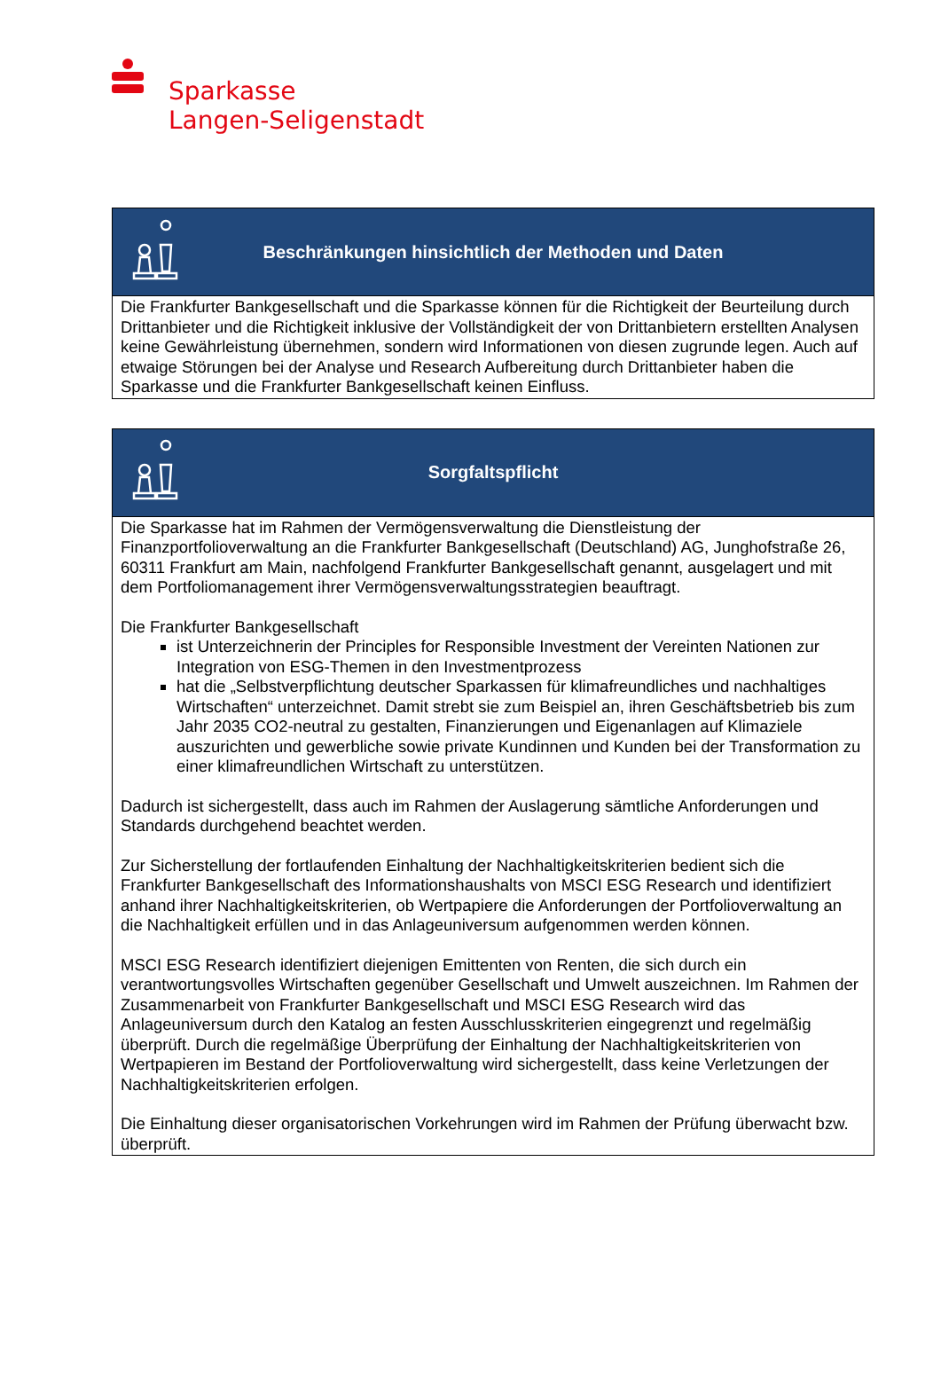Sparkasse
Langen-Seligenstadt
| Beschränkungen hinsichtlich der Methoden und Daten |
| --- |
| Die Frankfurter Bankgesellschaft und die Sparkasse können für die Richtigkeit der Beurteilung durch Drittanbieter und die Richtigkeit inklusive der Vollständigkeit der von Drittanbietern erstellten Analysen keine Gewährleistung übernehmen, sondern wird Informationen von diesen zugrunde legen. Auch auf etwaige Störungen bei der Analyse und Research Aufbereitung durch Drittanbieter haben die Sparkasse und die Frankfurter Bankgesellschaft keinen Einfluss. |
| Sorgfaltspflicht |
| --- |
| Die Sparkasse hat im Rahmen der Vermögensverwaltung die Dienstleistung der Finanzportfolioverwaltung an die Frankfurter Bankgesellschaft (Deutschland) AG, Junghofstraße 26, 60311 Frankfurt am Main, nachfolgend Frankfurter Bankgesellschaft genannt, ausgelagert und mit dem Portfoliomanagement ihrer Vermögensverwaltungsstrategien beauftragt. Die Frankfurter Bankgesellschaft ist Unterzeichnerin der Principles for Responsible Investment der Vereinten Nationen zur Integration von ESG-Themen in den Investmentprozess hat die „Selbstverpflichtung deutscher Sparkassen für klimafreundliches und nachhaltiges Wirtschaften“ unterzeichnet. Damit strebt sie zum Beispiel an, ihren Geschäftsbetrieb bis zum Jahr 2035 CO2-neutral zu gestalten, Finanzierungen und Eigenanlagen auf Klimaziele auszurichten und gewerbliche sowie private Kundinnen und Kunden bei der Transformation zu einer klimafreundlichen Wirtschaft zu unterstützen. Dadurch ist sichergestellt, dass auch im Rahmen der Auslagerung sämtliche Anforderungen und Standards durchgehend beachtet werden. Zur Sicherstellung der fortlaufenden Einhaltung der Nachhaltigkeitskriterien bedient sich die Frankfurter Bankgesellschaft des Informationshaushalts von MSCI ESG Research und identifiziert anhand ihrer Nachhaltigkeitskriterien, ob Wertpapiere die Anforderungen der Portfolioverwaltung an die Nachhaltigkeit erfüllen und in das Anlageuniversum aufgenommen werden können. MSCI ESG Research identifiziert diejenigen Emittenten von Renten, die sich durch ein verantwortungsvolles Wirtschaften gegenüber Gesellschaft und Umwelt auszeichnen. Im Rahmen der Zusammenarbeit von Frankfurter Bankgesellschaft und MSCI ESG Research wird das Anlageuniversum durch den Katalog an festen Ausschlusskriterien eingegrenzt und regelmäßig überprüft. Durch die regelmäßige Überprüfung der Einhaltung der Nachhaltigkeitskriterien von Wertpapieren im Bestand der Portfolioverwaltung wird sichergestellt, dass keine Verletzungen der Nachhaltigkeitskriterien erfolgen. Die Einhaltung dieser organisatorischen Vorkehrungen wird im Rahmen der Prüfung überwacht bzw. überprüft. |